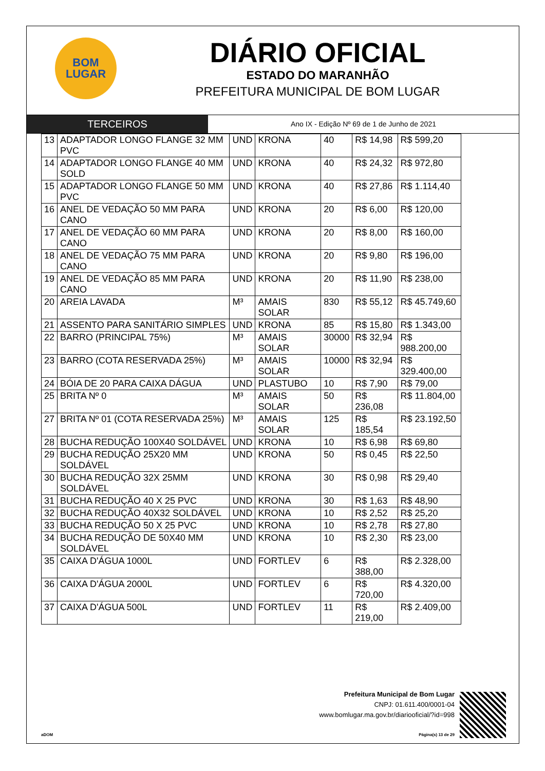BOM
LUGAR
DIÁRIO OFICIAL
ESTADO DO MARANHÃO
PREFEITURA MUNICIPAL DE BOM LUGAR
TERCEIROS
Ano IX - Edição Nº 69 de 1 de Junho de 2021
| 13 | ADAPTADOR LONGO FLANGE 32 MM PVC | UND | KRONA | 40 | R$ 14,98 | R$ 599,20 |
| 14 | ADAPTADOR LONGO FLANGE 40 MM SOLD | UND | KRONA | 40 | R$ 24,32 | R$ 972,80 |
| 15 | ADAPTADOR LONGO FLANGE 50 MM PVC | UND | KRONA | 40 | R$ 27,86 | R$ 1.114,40 |
| 16 | ANEL DE VEDAÇÃO 50 MM PARA CANO | UND | KRONA | 20 | R$ 6,00 | R$ 120,00 |
| 17 | ANEL DE VEDAÇÃO 60 MM PARA CANO | UND | KRONA | 20 | R$ 8,00 | R$ 160,00 |
| 18 | ANEL DE VEDAÇÃO 75 MM PARA CANO | UND | KRONA | 20 | R$ 9,80 | R$ 196,00 |
| 19 | ANEL DE VEDAÇÃO 85 MM PARA CANO | UND | KRONA | 20 | R$ 11,90 | R$ 238,00 |
| 20 | AREIA LAVADA | M³ | AMAIS SOLAR | 830 | R$ 55,12 | R$ 45.749,60 |
| 21 | ASSENTO PARA SANITÁRIO SIMPLES | UND | KRONA | 85 | R$ 15,80 | R$ 1.343,00 |
| 22 | BARRO (PRINCIPAL 75%) | M³ | AMAIS SOLAR | 30000 | R$ 32,94 | R$ 988.200,00 |
| 23 | BARRO (COTA RESERVADA 25%) | M³ | AMAIS SOLAR | 10000 | R$ 32,94 | R$ 329.400,00 |
| 24 | BÓIA DE 20 PARA CAIXA DÁGUA | UND | PLASTUBO | 10 | R$ 7,90 | R$ 79,00 |
| 25 | BRITA Nº 0 | M³ | AMAIS SOLAR | 50 | R$ 236,08 | R$ 11.804,00 |
| 27 | BRITA Nº 01 (COTA RESERVADA 25%) | M³ | AMAIS SOLAR | 125 | R$ 185,54 | R$ 23.192,50 |
| 28 | BUCHA REDUÇÃO 100X40 SOLDÁVEL | UND | KRONA | 10 | R$ 6,98 | R$ 69,80 |
| 29 | BUCHA REDUÇÃO 25X20 MM SOLDÁVEL | UND | KRONA | 50 | R$ 0,45 | R$ 22,50 |
| 30 | BUCHA REDUÇÃO 32X 25MM SOLDÁVEL | UND | KRONA | 30 | R$ 0,98 | R$ 29,40 |
| 31 | BUCHA REDUÇÃO 40 X 25 PVC | UND | KRONA | 30 | R$ 1,63 | R$ 48,90 |
| 32 | BUCHA REDUÇÃO 40X32 SOLDÁVEL | UND | KRONA | 10 | R$ 2,52 | R$ 25,20 |
| 33 | BUCHA REDUÇÃO 50 X 25 PVC | UND | KRONA | 10 | R$ 2,78 | R$ 27,80 |
| 34 | BUCHA REDUÇÃO DE 50X40 MM SOLDÁVEL | UND | KRONA | 10 | R$ 2,30 | R$ 23,00 |
| 35 | CAIXA D'ÁGUA 1000L | UND | FORTLEV | 6 | R$ 388,00 | R$ 2.328,00 |
| 36 | CAIXA D'ÁGUA 2000L | UND | FORTLEV | 6 | R$ 720,00 | R$ 4.320,00 |
| 37 | CAIXA D'ÁGUA 500L | UND | FORTLEV | 11 | R$ 219,00 | R$ 2.409,00 |
Prefeitura Municipal de Bom Lugar
CNPJ: 01.611.400/0001-04
www.bomlugar.ma.gov.br/diariooficial/?id=998
aDOM Página(s) 13 de 29